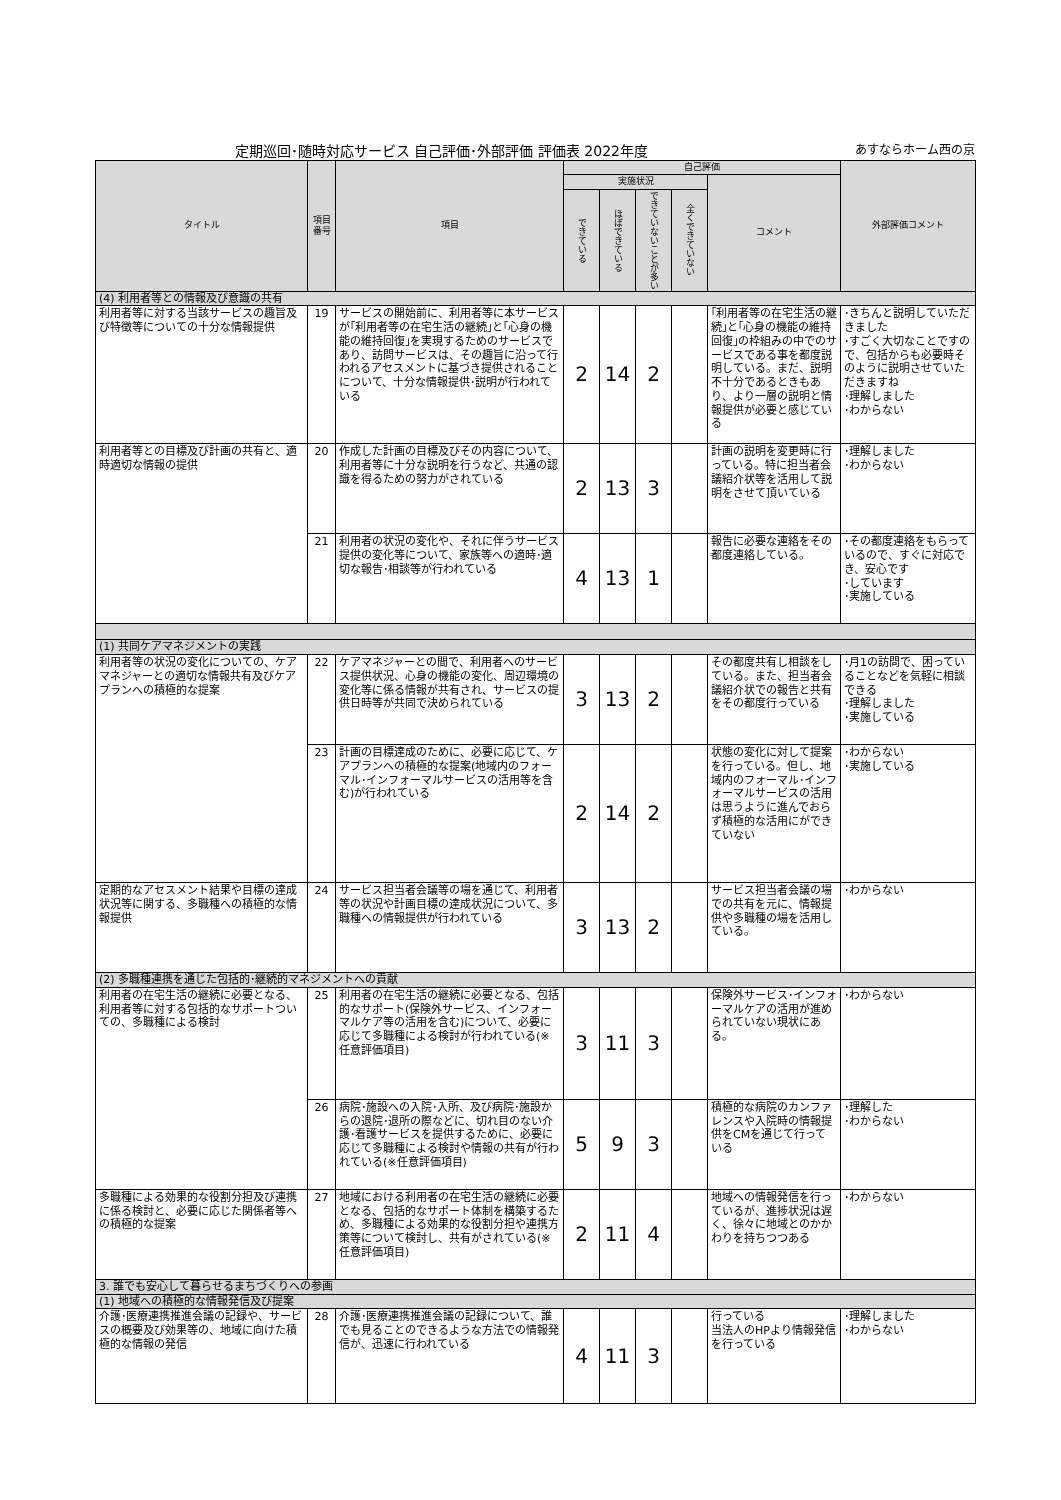定期巡回･随時対応サービス 自己評価･外部評価 評価表 2022年度 あすならホーム西の京
| タイトル | 項目 番号 | 項目 | 自己評価 | | | | | 外部評価コメント |
| --- | --- | --- | --- | --- | --- | --- | --- | --- |
| | | | 実施状況 | | | | コメント | |
| | | | できている | ほぼできている | できていないことが多い | 全くできていない | | |
| (4) 利用者等との情報及び意識の共有 | | | | | | | | |
| 利用者等に対する当該サービスの趣旨及び特徴等についての十分な情報提供 | 19 | サービスの開始前に、利用者等に本サービスが｢利用者等の在宅生活の継続｣と｢心身の機能の維持回復｣を実現するためのサービスであり、訪問サービスは、その趣旨に沿って行われるアセスメントに基づき提供されることについて、十分な情報提供･説明が行われている | 2 | 14 | 2 | | ｢利用者等の在宅生活の継続｣と｢心身の機能の維持回復｣の枠組みの中でのサービスである事を都度説明している。まだ、説明不十分であるときもあり、より一層の説明と情報提供が必要と感じている | ･きちんと説明していただきました ･すごく大切なことですので、包括からも必要時そのように説明させていただきますね ･理解しました ･わからない |
| 利用者等との目標及び計画の共有と、適時適切な情報の提供 | 20 | 作成した計画の目標及びその内容について、利用者等に十分な説明を行うなど、共通の認識を得るための努力がされている | 2 | 13 | 3 | | 計画の説明を変更時に行っている。特に担当者会議紹介状等を活用して説明をさせて頂いている | ･理解しました ･わからない |
| | 21 | 利用者の状況の変化や、それに伴うサービス提供の変化等について、家族等への適時･適切な報告･相談等が行われている | 4 | 13 | 1 | | 報告に必要な連絡をその都度連絡している。 | ･その都度連絡をもらっているので、すぐに対応でき、安心です ･しています ･実施している |
| (1) 共同ケアマネジメントの実践 | | | | | | | | |
| 利用者等の状況の変化についての、ケアマネジャーとの適切な情報共有及びケアプランへの積極的な提案 | 22 | ケアマネジャーとの間で、利用者へのサービス提供状況、心身の機能の変化、周辺環境の変化等に係る情報が共有され、サービスの提供日時等が共同で決められている | 3 | 13 | 2 | | その都度共有し相談をしている。また、担当者会議紹介状での報告と共有をその都度行っている | ･月1の訪問で、困っていることなどを気軽に相談できる ･理解しました ･実施している |
| | 23 | 計画の目標達成のために、必要に応じて、ケアプランへの積極的な提案(地域内のフォーマル･インフォーマルサービスの活用等を含む)が行われている | 2 | 14 | 2 | | 状態の変化に対して提案を行っている。但し、地域内のフォーマル･インフォーマルサービスの活用は思うように進んでおらず積極的な活用にができていない | ･わからない ･実施している |
| 定期的なアセスメント結果や目標の達成状況等に関する、多職種への積極的な情報提供 | 24 | サービス担当者会議等の場を通じて、利用者等の状況や計画目標の達成状況について、多職種への情報提供が行われている | 3 | 13 | 2 | | サービス担当者会議の場での共有を元に、情報提供や多職種の場を活用している。 | ･わからない |
| (2) 多職種連携を通じた包括的･継続的マネジメントへの貢献 | | | | | | | | |
| 利用者の在宅生活の継続に必要となる、利用者等に対する包括的なサポートついての、多職種による検討 | 25 | 利用者の在宅生活の継続に必要となる、包括的なサポート(保険外サービス、インフォーマルケア等の活用を含む)について、必要に応じて多職種による検討が行われている(※任意評価項目) | 3 | 11 | 3 | | 保険外サービス･インフォーマルケアの活用が進められていない現状にある。 | ･わからない |
| | 26 | 病院･施設への入院･入所、及び病院･施設からの退院･退所の際などに、切れ目のない介護･看護サービスを提供するために、必要に応じて多職種による検討や情報の共有が行われている(※任意評価項目) | 5 | 9 | 3 | | 積極的な病院のカンファレンスや入院時の情報提供をCMを通じて行っている | ･理解した ･わからない |
| 多職種による効果的な役割分担及び連携に係る検討と、必要に応じた関係者等への積極的な提案 | 27 | 地域における利用者の在宅生活の継続に必要となる、包括的なサポート体制を構築するため、多職種による効果的な役割分担や連携方策等について検討し、共有がされている(※任意評価項目) | 2 | 11 | 4 | | 地域への情報発信を行っているが、進捗状況は遅く、徐々に地域とのかかわりを持ちつつある | ･わからない |
| 3. 誰でも安心して暮らせるまちづくりへの参画 | | | | | | | | |
| (1) 地域への積極的な情報発信及び提案 | | | | | | | | |
| 介護･医療連携推進会議の記録や、サービスの概要及び効果等の、地域に向けた積極的な情報の発信 | 28 | 介護･医療連携推進会議の記録について、誰でも見ることのできるような方法での情報発信が、迅速に行われている | 4 | 11 | 3 | | 行っている 当法人のHPより情報発信を行っている | ･理解しました ･わからない |